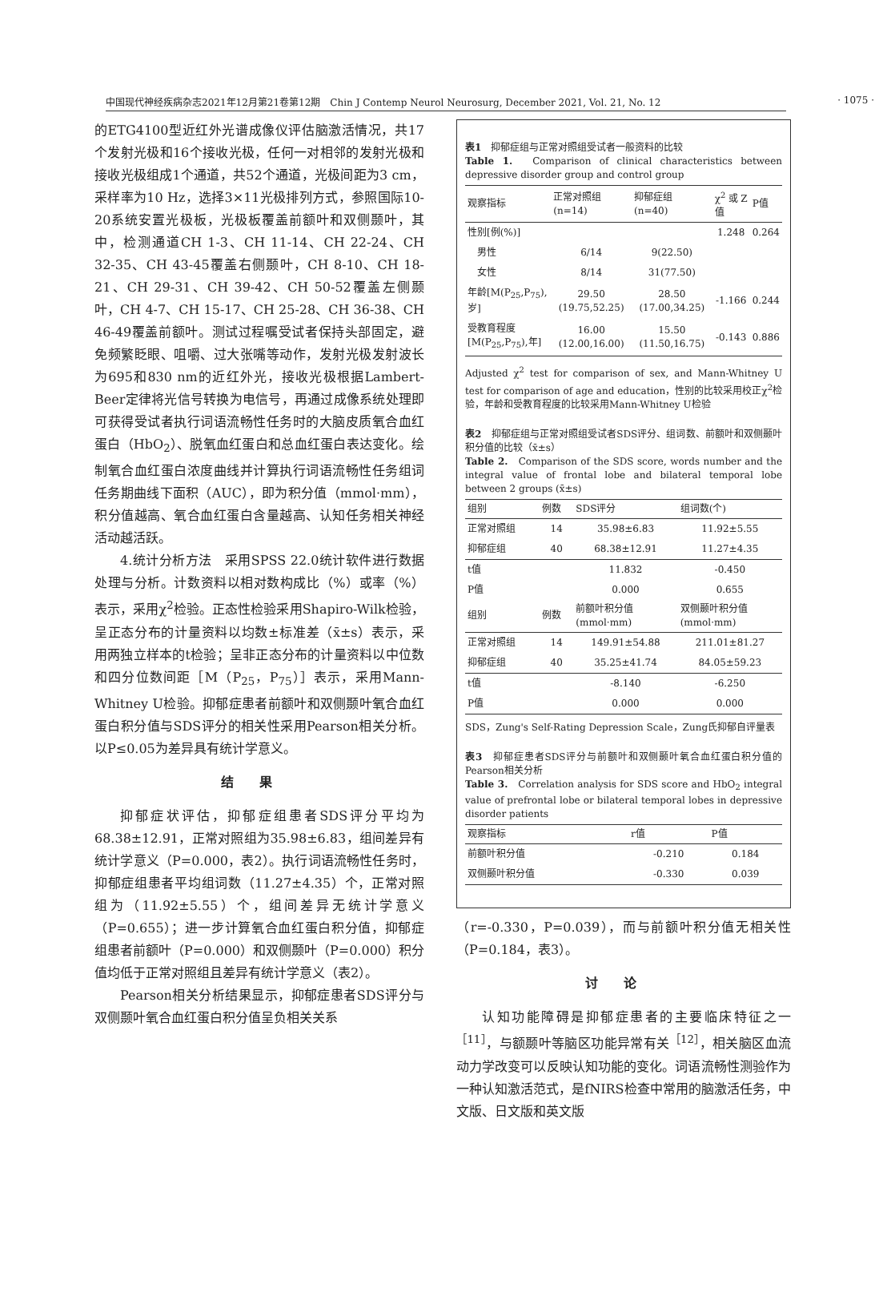中国现代神经疾病杂志2021年12月第21卷第12期　Chin J Contemp Neurol Neurosurg, December 2021, Vol. 21, No. 12 · 1075 ·
的ETG4100型近红外光谱成像仪评估脑激活情况，共17个发射光极和16个接收光极，任何一对相邻的发射光极和接收光极组成1个通道，共52个通道，光极间距为3 cm，采样率为10 Hz，选择3×11光极排列方式，参照国际10-20系统安置光极板，光极板覆盖前额叶和双侧颞叶，其中，检测通道CH 1-3、CH 11-14、CH 22-24、CH 32-35、CH 43-45覆盖右侧颞叶，CH 8-10、CH 18-21、CH 29-31、CH 39-42、CH 50-52覆盖左侧颞叶，CH 4-7、CH 15-17、CH 25-28、CH 36-38、CH 46-49覆盖前额叶。测试过程嘱受试者保持头部固定，避免频繁眨眼、咀嚼、过大张嘴等动作，发射光极发射波长为695和830 nm的近红外光，接收光极根据Lambert-Beer定律将光信号转换为电信号，再通过成像系统处理即可获得受试者执行词语流畅性任务时的大脑皮质氧合血红蛋白（HbO<sub>2</sub>）、脱氧血红蛋白和总血红蛋白表达变化。绘制氧合血红蛋白浓度曲线并计算执行词语流畅性任务组词任务期曲线下面积（AUC），即为积分值（mmol·mm），积分值越高、氧合血红蛋白含量越高、认知任务相关神经活动越活跃。
4.统计分析方法　采用SPSS 22.0统计软件进行数据处理与分析。计数资料以相对数构成比（%）或率（%）表示，采用χ<sup>2</sup>检验。正态性检验采用Shapiro-Wilk检验，呈正态分布的计量资料以均数±标准差（x̄±s）表示，采用两独立样本的t检验；呈非正态分布的计量资料以中位数和四分位数间距［M（P<sub>25</sub>，P<sub>75</sub>）］表示，采用Mann-Whitney U检验。抑郁症患者前额叶和双侧颞叶氧合血红蛋白积分值与SDS评分的相关性采用Pearson相关分析。以P≤0.05为差异具有统计学意义。
结果
抑郁症状评估，抑郁症组患者SDS评分平均为68.38±12.91，正常对照组为35.98±6.83，组间差异有统计学意义（P=0.000，表2）。执行词语流畅性任务时，抑郁症组患者平均组词数（11.27±4.35）个，正常对照组为（11.92±5.55）个，组间差异无统计学意义（P=0.655）；进一步计算氧合血红蛋白积分值，抑郁症组患者前额叶（P=0.000）和双侧颞叶（P=0.000）积分值均低于正常对照组且差异有统计学意义（表2）。
Pearson相关分析结果显示，抑郁症患者SDS评分与双侧颞叶氧合血红蛋白积分值呈负相关关系
表1　抑郁症组与正常对照组受试者一般资料的比较
Table 1.　Comparison of clinical characteristics between depressive disorder group and control group
| 观察指标 | 正常对照组 (n=14) | 抑郁症组 (n=40) | χ<sup>2</sup>或Z值 | P值 |
| --- | --- | --- | --- | --- |
| 性别[例(%)] | | | 1.248 | 0.264 |
| 男性 | 6/14 | 9(22.50) | | |
| 女性 | 8/14 | 31(77.50) | | |
| 年龄[M(P<sub>25</sub>,P<sub>75</sub>),岁] | 29.50 (19.75,52.25) | 28.50 (17.00,34.25) | -1.166 | 0.244 |
| 受教育程度[M(P<sub>25</sub>,P<sub>75</sub>),年] | 16.00 (12.00,16.00) | 15.50 (11.50,16.75) | -0.143 | 0.886 |
Adjusted χ<sup>2</sup> test for comparison of sex, and Mann-Whitney U test for comparison of age and education，性别的比较采用校正χ<sup>2</sup>检验，年龄和受教育程度的比较采用Mann-Whitney U检验
表2　抑郁症组与正常对照组受试者SDS评分、组词数、前额叶和双侧颞叶积分值的比较（x̄±s）
Table 2.　Comparison of the SDS score, words number and the integral value of frontal lobe and bilateral temporal lobe between 2 groups (x̄±s)
| 组别 | 例数 | SDS评分 | 组词数(个) |
| --- | --- | --- | --- |
| 正常对照组 | 14 | 35.98±6.83 | 11.92±5.55 |
| 抑郁症组 | 40 | 68.38±12.91 | 11.27±4.35 |
| t值 | | 11.832 | -0.450 |
| P值 | | 0.000 | 0.655 |
| 组别 | 例数 | 前额叶积分值 (mmol·mm) | 双侧颞叶积分值 (mmol·mm) |
| 正常对照组 | 14 | 149.91±54.88 | 211.01±81.27 |
| 抑郁症组 | 40 | 35.25±41.74 | 84.05±59.23 |
| t值 | | -8.140 | -6.250 |
| P值 | | 0.000 | 0.000 |
SDS，Zung's Self-Rating Depression Scale，Zung氏抑郁自评量表
表3　抑郁症患者SDS评分与前额叶和双侧颞叶氧合血红蛋白积分值的Pearson相关分析
Table 3.　Correlation analysis for SDS score and HbO<sub>2</sub> integral value of prefrontal lobe or bilateral temporal lobes in depressive disorder patients
| 观察指标 | r值 | P值 |
| --- | --- | --- |
| 前额叶积分值 | -0.210 | 0.184 |
| 双侧颞叶积分值 | -0.330 | 0.039 |
（r=-0.330，P=0.039），而与前额叶积分值无相关性（P=0.184，表3）。
讨论
认知功能障碍是抑郁症患者的主要临床特征之一<sup>［11］</sup>，与额颞叶等脑区功能异常有关<sup>［12］</sup>，相关脑区血流动力学改变可以反映认知功能的变化。词语流畅性测验作为一种认知激活范式，是fNIRS检查中常用的脑激活任务，中文版、日文版和英文版